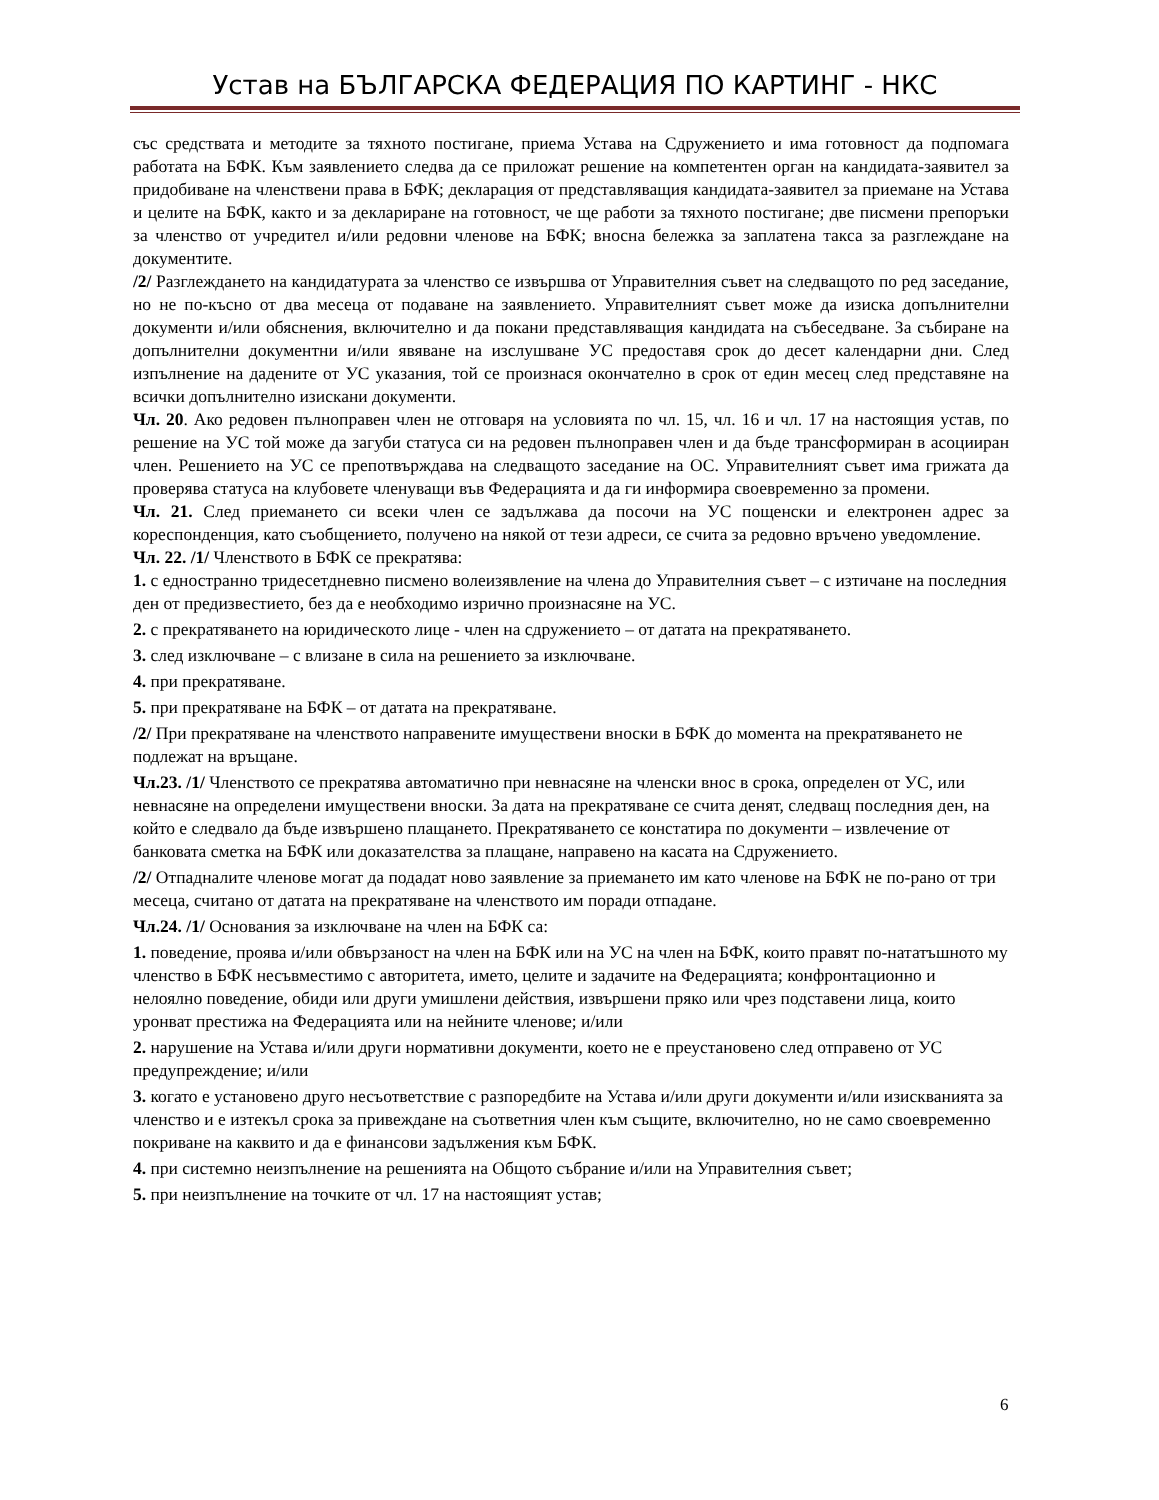Устав на БЪЛГАРСКА ФЕДЕРАЦИЯ ПО КАРТИНГ - НКС
със средствата и методите за тяхното постигане, приема Устава на Сдружението и има готовност да подпомага работата на БФК. Към заявлението следва да се приложат решение на компетентен орган на кандидата-заявител за придобиване на членствени права в БФК; декларация от представляващия кандидата-заявител за приемане на Устава и целите на БФК, както и за деклариране на готовност, че ще работи за тяхното постигане; две писмени препоръки за членство от учредител и/или редовни членове на БФК; вносна бележка за заплатена такса за разглеждане на документите.
/2/ Разглеждането на кандидатурата за членство се извършва от Управителния съвет на следващото по ред заседание, но не по-късно от два месеца от подаване на заявлението. Управителният съвет може да изиска допълнителни документи и/или обяснения, включително и да покани представляващия кандидата на събеседване. За събиране на допълнителни документни и/или явяване на изслушване УС предоставя срок до десет календарни дни. След изпълнение на дадените от УС указания, той се произнася окончателно в срок от един месец след представяне на всички допълнително изискани документи.
Чл. 20. Ако редовен пълноправен член не отговаря на условията по чл. 15, чл. 16 и чл. 17 на настоящия устав, по решение на УС той може да загуби статуса си на редовен пълноправен член и да бъде трансформиран в асоцииран член. Решението на УС се препотвърждава на следващото заседание на ОС. Управителният съвет има грижата да проверява статуса на клубовете членуващи във Федерацията и да ги информира своевременно за промени.
Чл. 21. След приемането си всеки член се задължава да посочи на УС пощенски и електронен адрес за кореспонденция, като съобщението, получено на някой от тези адреси, се счита за редовно връчено уведомление.
Чл. 22. /1/ Членството в БФК се прекратява:
1. с едностранно тридесетдневно писмено волеизявление на члена до Управителния съвет – с изтичане на последния ден от предизвестието, без да е необходимо изрично произнасяне на УС.
2. с прекратяването на юридическото лице - член на сдружението – от датата на прекратяването.
3. след изключване – с влизане в сила на решението за изключване.
4. при прекратяване.
5. при прекратяване на БФК – от датата на прекратяване.
/2/ При прекратяване на членството направените имуществени вноски в БФК до момента на прекратяването не подлежат на връщане.
Чл.23. /1/ Членството се прекратява автоматично при невнасяне на членски внос в срока, определен от УС, или невнасяне на определени имуществени вноски. За дата на прекратяване се счита денят, следващ последния ден, на който е следвало да бъде извършено плащането. Прекратяването се констатира по документи – извлечение от банковата сметка на БФК или доказателства за плащане, направено на касата на Сдружението.
/2/ Отпадналите членове могат да подадат ново заявление за приемането им като членове на БФК не по-рано от три месеца, считано от датата на прекратяване на членството им поради отпадане.
Чл.24. /1/ Основания за изключване на член на БФК са:
1. поведение, проява и/или обвързаност на член на БФК или на УС на член на БФК, които правят по-нататъшното му членство в БФК несъвместимо с авторитета, името, целите и задачите на Федерацията; конфронтационно и нелоялно поведение, обиди или други умишлени действия, извършени пряко или чрез подставени лица, които уронват престижа на Федерацията или на нейните членове; и/или
2. нарушение на Устава и/или други нормативни документи, което не е преустановено след отправено от УС предупреждение; и/или
3. когато е установено друго несъответствие с разпоредбите на Устава и/или други документи и/или изискванията за членство и е изтекъл срока за привеждане на съответния член към същите, включително, но не само своевременно покриване на каквито и да е финансови задължения към БФК.
4. при системно неизпълнение на решенията на Общото събрание и/или на Управителния съвет;
5. при неизпълнение на точките от чл. 17 на настоящият устав;
6